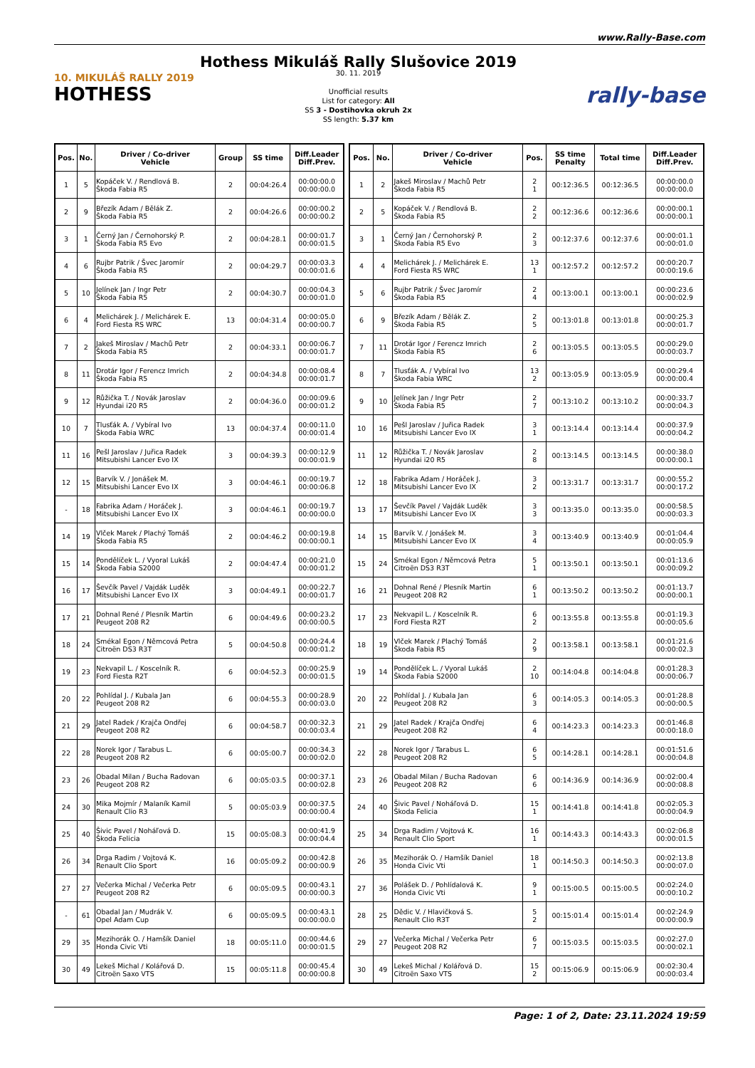www.Rally-Base.com
10. MIKULÁŠ RALLY 2019
HOTHESS
Hothess Mikuláš Rally Slušovice 2019
30. 11. 2019
Unofficial results
List for category: All
SS 3 - Dostihovka okruh 2x
SS length: 5.37 km
rally-base
| Pos. | No. | Driver / Co-driver Vehicle | Group | SS time | Diff.Leader Diff.Prev. |
| --- | --- | --- | --- | --- | --- |
| 1 | 5 | Kopáček V. / Rendlová B. Škoda Fabia R5 | 2 | 00:04:26.4 | 00:00:00.0 00:00:00.0 |
| 2 | 9 | Březík Adam / Bělák Z. Škoda Fabia R5 | 2 | 00:04:26.6 | 00:00:00.2 00:00:00.2 |
| 3 | 1 | Černý Jan / Černohorský P. Škoda Fabia R5 Evo | 2 | 00:04:28.1 | 00:00:01.7 00:00:01.5 |
| 4 | 6 | Rujbr Patrik / Švec Jaromír Škoda Fabia R5 | 2 | 00:04:29.7 | 00:00:03.3 00:00:01.6 |
| 5 | 10 | Jelínek Jan / Ingr Petr Škoda Fabia R5 | 2 | 00:04:30.7 | 00:00:04.3 00:00:01.0 |
| 6 | 4 | Melichárek J. / Melichárek E. Ford Fiesta RS WRC | 13 | 00:04:31.4 | 00:00:05.0 00:00:00.7 |
| 7 | 2 | Jakeš Miroslav / Machů Petr Škoda Fabia R5 | 2 | 00:04:33.1 | 00:00:06.7 00:00:01.7 |
| 8 | 11 | Drotár Igor / Ferencz Imrich Škoda Fabia R5 | 2 | 00:04:34.8 | 00:00:08.4 00:00:01.7 |
| 9 | 12 | Růžička T. / Novák Jaroslav Hyundai i20 R5 | 2 | 00:04:36.0 | 00:00:09.6 00:00:01.2 |
| 10 | 7 | Tlusťák A. / Vybíral Ivo Škoda Fabia WRC | 13 | 00:04:37.4 | 00:00:11.0 00:00:01.4 |
| 11 | 16 | Pešl Jaroslav / Juřica Radek Mitsubishi Lancer Evo IX | 3 | 00:04:39.3 | 00:00:12.9 00:00:01.9 |
| 12 | 15 | Barvík V. / Jonášek M. Mitsubishi Lancer Evo IX | 3 | 00:04:46.1 | 00:00:19.7 00:00:06.8 |
| - | 18 | Fabrika Adam / Horáček J. Mitsubishi Lancer Evo IX | 3 | 00:04:46.1 | 00:00:19.7 00:00:00.0 |
| 14 | 19 | Vlček Marek / Plachý Tomáš Škoda Fabia R5 | 2 | 00:04:46.2 | 00:00:19.8 00:00:00.1 |
| 15 | 14 | Pondělíček L. / Vyoral Lukáš Škoda Fabia S2000 | 2 | 00:04:47.4 | 00:00:21.0 00:00:01.2 |
| 16 | 17 | Ševčík Pavel / Vajdák Luděk Mitsubishi Lancer Evo IX | 3 | 00:04:49.1 | 00:00:22.7 00:00:01.7 |
| 17 | 21 | Dohnal René / Plesník Martin Peugeot 208 R2 | 6 | 00:04:49.6 | 00:00:23.2 00:00:00.5 |
| 18 | 24 | Smékal Egon / Němcová Petra Citroën DS3 R3T | 5 | 00:04:50.8 | 00:00:24.4 00:00:01.2 |
| 19 | 23 | Nekvapil L. / Koscelník R. Ford Fiesta R2T | 6 | 00:04:52.3 | 00:00:25.9 00:00:01.5 |
| 20 | 22 | Pohlídal J. / Kubala Jan Peugeot 208 R2 | 6 | 00:04:55.3 | 00:00:28.9 00:00:03.0 |
| 21 | 29 | Jatel Radek / Krajča Ondřej Peugeot 208 R2 | 6 | 00:04:58.7 | 00:00:32.3 00:00:03.4 |
| 22 | 28 | Norek Igor / Tarabus L. Peugeot 208 R2 | 6 | 00:05:00.7 | 00:00:34.3 00:00:02.0 |
| 23 | 26 | Obadal Milan / Bucha Radovan Peugeot 208 R2 | 6 | 00:05:03.5 | 00:00:37.1 00:00:02.8 |
| 24 | 30 | Mika Mojmír / Malaník Kamil Renault Clio R3 | 5 | 00:05:03.9 | 00:00:37.5 00:00:00.4 |
| 25 | 40 | Šivic Pavel / Noháľová D. Škoda Felicia | 15 | 00:05:08.3 | 00:00:41.9 00:00:04.4 |
| 26 | 34 | Drga Radim / Vojtová K. Renault Clio Sport | 16 | 00:05:09.2 | 00:00:42.8 00:00:00.9 |
| 27 | 27 | Večerka Michal / Večerka Petr Peugeot 208 R2 | 6 | 00:05:09.5 | 00:00:43.1 00:00:00.3 |
| - | 61 | Obadal Jan / Mudrák V. Opel Adam Cup | 6 | 00:05:09.5 | 00:00:43.1 00:00:00.0 |
| 29 | 35 | Mezihorák O. / Hamšík Daniel Honda Civic Vti | 18 | 00:05:11.0 | 00:00:44.6 00:00:01.5 |
| 30 | 49 | Lekeš Michal / Kolářová D. Citroën Saxo VTS | 15 | 00:05:11.8 | 00:00:45.4 00:00:00.8 |
| Pos. | No. | Driver / Co-driver Vehicle | Pos. | SS time Penalty | Total time | Diff.Leader Diff.Prev. |
| --- | --- | --- | --- | --- | --- | --- |
| 1 | 2 | Jakeš Miroslav / Machů Petr Škoda Fabia R5 | 2 1 | 00:12:36.5 | 00:12:36.5 | 00:00:00.0 00:00:00.0 |
| 2 | 5 | Kopáček V. / Rendlová B. Škoda Fabia R5 | 2 2 | 00:12:36.6 | 00:12:36.6 | 00:00:00.1 00:00:00.1 |
| 3 | 1 | Černý Jan / Černohorský P. Škoda Fabia R5 Evo | 2 3 | 00:12:37.6 | 00:12:37.6 | 00:00:01.1 00:00:01.0 |
| 4 | 4 | Melichárek J. / Melichárek E. Ford Fiesta RS WRC | 13 1 | 00:12:57.2 | 00:12:57.2 | 00:00:20.7 00:00:19.6 |
| 5 | 6 | Rujbr Patrik / Švec Jaromír Škoda Fabia R5 | 2 4 | 00:13:00.1 | 00:13:00.1 | 00:00:23.6 00:00:02.9 |
| 6 | 9 | Březík Adam / Bělák Z. Škoda Fabia R5 | 2 5 | 00:13:01.8 | 00:13:01.8 | 00:00:25.3 00:00:01.7 |
| 7 | 11 | Drotár Igor / Ferencz Imrich Škoda Fabia R5 | 2 6 | 00:13:05.5 | 00:13:05.5 | 00:00:29.0 00:00:03.7 |
| 8 | 7 | Tlusťák A. / Vybíral Ivo Škoda Fabia WRC | 13 2 | 00:13:05.9 | 00:13:05.9 | 00:00:29.4 00:00:00.4 |
| 9 | 10 | Jelínek Jan / Ingr Petr Škoda Fabia R5 | 2 7 | 00:13:10.2 | 00:13:10.2 | 00:00:33.7 00:00:04.3 |
| 10 | 16 | Pešl Jaroslav / Juřica Radek Mitsubishi Lancer Evo IX | 3 1 | 00:13:14.4 | 00:13:14.4 | 00:00:37.9 00:00:04.2 |
| 11 | 12 | Růžička T. / Novák Jaroslav Hyundai i20 R5 | 2 8 | 00:13:14.5 | 00:13:14.5 | 00:00:38.0 00:00:00.1 |
| 12 | 18 | Fabrika Adam / Horáček J. Mitsubishi Lancer Evo IX | 3 2 | 00:13:31.7 | 00:13:31.7 | 00:00:55.2 00:00:17.2 |
| 13 | 17 | Ševčík Pavel / Vajdák Luděk Mitsubishi Lancer Evo IX | 3 3 | 00:13:35.0 | 00:13:35.0 | 00:00:58.5 00:00:03.3 |
| 14 | 15 | Barvík V. / Jonášek M. Mitsubishi Lancer Evo IX | 3 4 | 00:13:40.9 | 00:13:40.9 | 00:01:04.4 00:00:05.9 |
| 15 | 24 | Smékal Egon / Němcová Petra Citroën DS3 R3T | 5 1 | 00:13:50.1 | 00:13:50.1 | 00:01:13.6 00:00:09.2 |
| 16 | 21 | Dohnal René / Plesník Martin Peugeot 208 R2 | 6 1 | 00:13:50.2 | 00:13:50.2 | 00:01:13.7 00:00:00.1 |
| 17 | 23 | Nekvapil L. / Koscelník R. Ford Fiesta R2T | 6 2 | 00:13:55.8 | 00:13:55.8 | 00:01:19.3 00:00:05.6 |
| 18 | 19 | Vlček Marek / Plachý Tomáš Škoda Fabia R5 | 2 9 | 00:13:58.1 | 00:13:58.1 | 00:01:21.6 00:00:02.3 |
| 19 | 14 | Pondělíček L. / Vyoral Lukáš Škoda Fabia S2000 | 2 10 | 00:14:04.8 | 00:14:04.8 | 00:01:28.3 00:00:06.7 |
| 20 | 22 | Pohlídal J. / Kubala Jan Peugeot 208 R2 | 6 3 | 00:14:05.3 | 00:14:05.3 | 00:01:28.8 00:00:00.5 |
| 21 | 29 | Jatel Radek / Krajča Ondřej Peugeot 208 R2 | 6 4 | 00:14:23.3 | 00:14:23.3 | 00:01:46.8 00:00:18.0 |
| 22 | 28 | Norek Igor / Tarabus L. Peugeot 208 R2 | 6 5 | 00:14:28.1 | 00:14:28.1 | 00:01:51.6 00:00:04.8 |
| 23 | 26 | Obadal Milan / Bucha Radovan Peugeot 208 R2 | 6 6 | 00:14:36.9 | 00:14:36.9 | 00:02:00.4 00:00:08.8 |
| 24 | 40 | Šivic Pavel / Noháľová D. Škoda Felicia | 15 1 | 00:14:41.8 | 00:14:41.8 | 00:02:05.3 00:00:04.9 |
| 25 | 34 | Drga Radim / Vojtová K. Renault Clio Sport | 16 1 | 00:14:43.3 | 00:14:43.3 | 00:02:06.8 00:00:01.5 |
| 26 | 35 | Mezihorák O. / Hamšík Daniel Honda Civic Vti | 18 1 | 00:14:50.3 | 00:14:50.3 | 00:02:13.8 00:00:07.0 |
| 27 | 36 | Polášek D. / Pohlídalová K. Honda Civic Vti | 9 1 | 00:15:00.5 | 00:15:00.5 | 00:02:24.0 00:00:10.2 |
| 28 | 25 | Dědic V. / Hlavičková S. Renault Clio R3T | 5 2 | 00:15:01.4 | 00:15:01.4 | 00:02:24.9 00:00:00.9 |
| 29 | 27 | Večerka Michal / Večerka Petr Peugeot 208 R2 | 6 7 | 00:15:03.5 | 00:15:03.5 | 00:02:27.0 00:00:02.1 |
| 30 | 49 | Lekeš Michal / Kolářová D. Citroën Saxo VTS | 15 2 | 00:15:06.9 | 00:15:06.9 | 00:02:30.4 00:00:03.4 |
Page: 1 of 2, Date: 23.11.2024 19:59